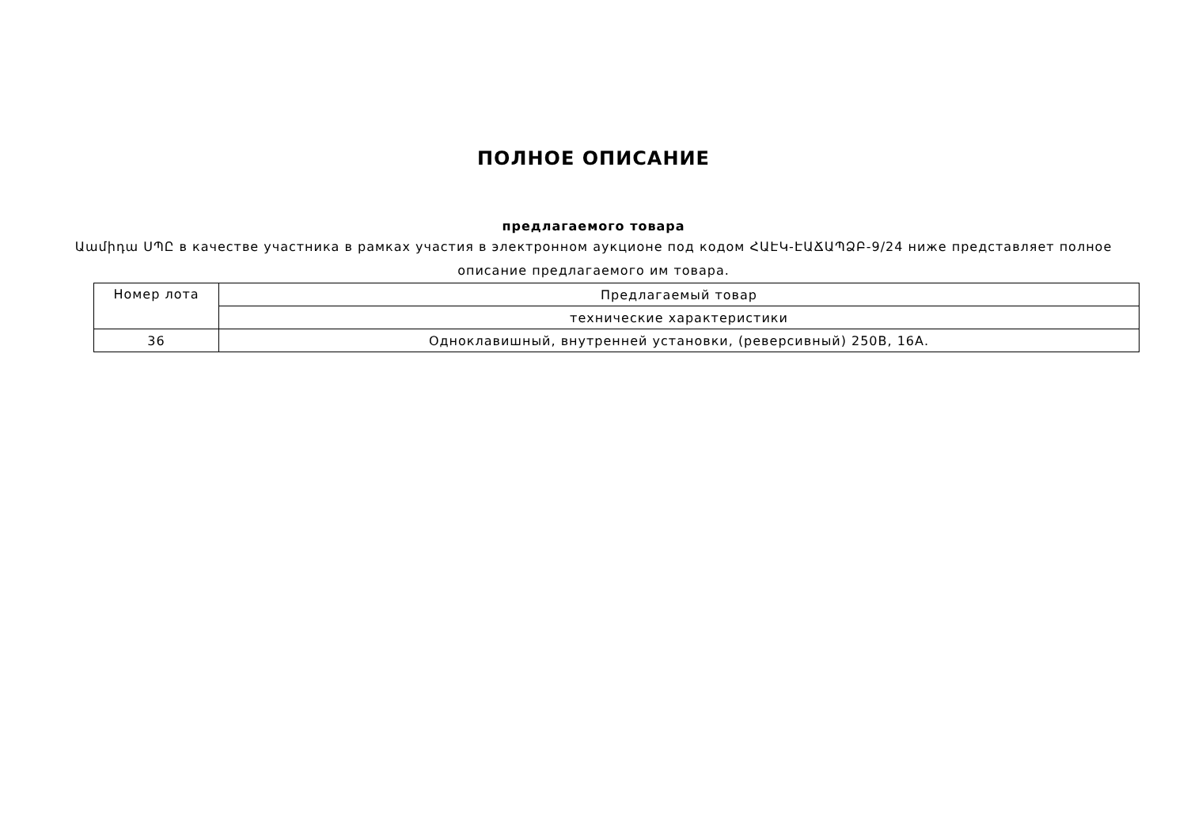ПОЛНОЕ ОПИСАНИЕ
предлагаемого товара
Աամիդա ՍՊԸ в качестве участника в рамках участия в электронном аукционе под кодом ՀԱԷԿ-ԷԱՃԱՊՁԲ-9/24 ниже представляет полное описание предлагаемого им товара.
| Номер лота | Предлагаемый товар |
| | технические характеристики |
| 36 | Одноклавишный, внутренней установки, (реверсивный) 250В, 16А. |